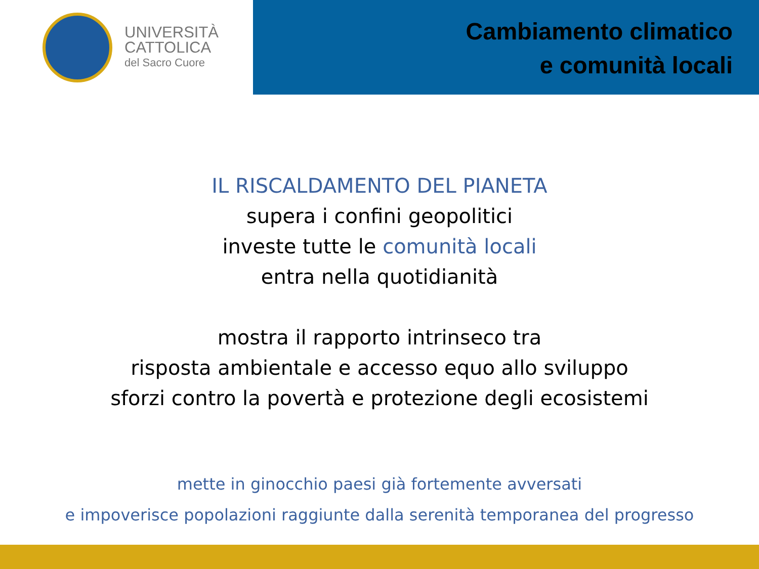UNIVERSITÀ
CATTOLICA
del Sacro Cuore
Cambiamento climatico
e comunità locali
IL RISCALDAMENTO DEL PIANETA
supera i confini geopolitici
investe tutte le comunità locali
entra nella quotidianità
mostra il rapporto intrinseco tra
risposta ambientale e accesso equo allo sviluppo
sforzi contro la povertà e protezione degli ecosistemi
mette in ginocchio paesi già fortemente avversati
e impoverisce popolazioni raggiunte dalla serenità temporanea del progresso